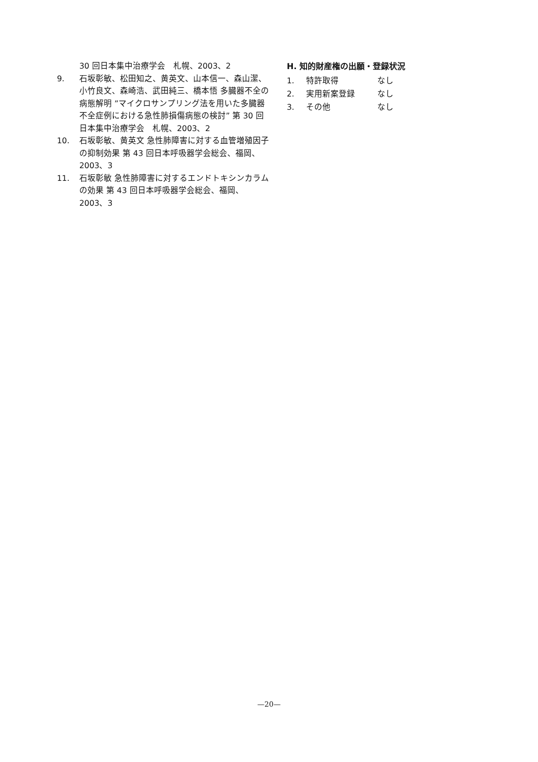30 回日本集中治療学会　札幌、2003、2
9. 石坂彰敏、松田知之、黄英文、山本信一、森山潔、小竹良文、森崎浩、武田純三、橋本悟 多臓器不全の病態解明 ”マイクロサンプリング法を用いた多臓器不全症例における急性肺損傷病態の検討” 第 30 回日本集中治療学会　札幌、2003、2
10. 石坂彰敏、黄英文 急性肺障害に対する血管増殖因子の抑制効果 第 43 回日本呼吸器学会総会、福岡、2003、3
11. 石坂彰敏 急性肺障害に対するエンドトキシンカラムの効果 第 43 回日本呼吸器学会総会、福岡、2003、3
H. 知的財産権の出願・登録状況
1. 特許取得 なし
2. 実用新案登録 なし
3. その他 なし
—20—